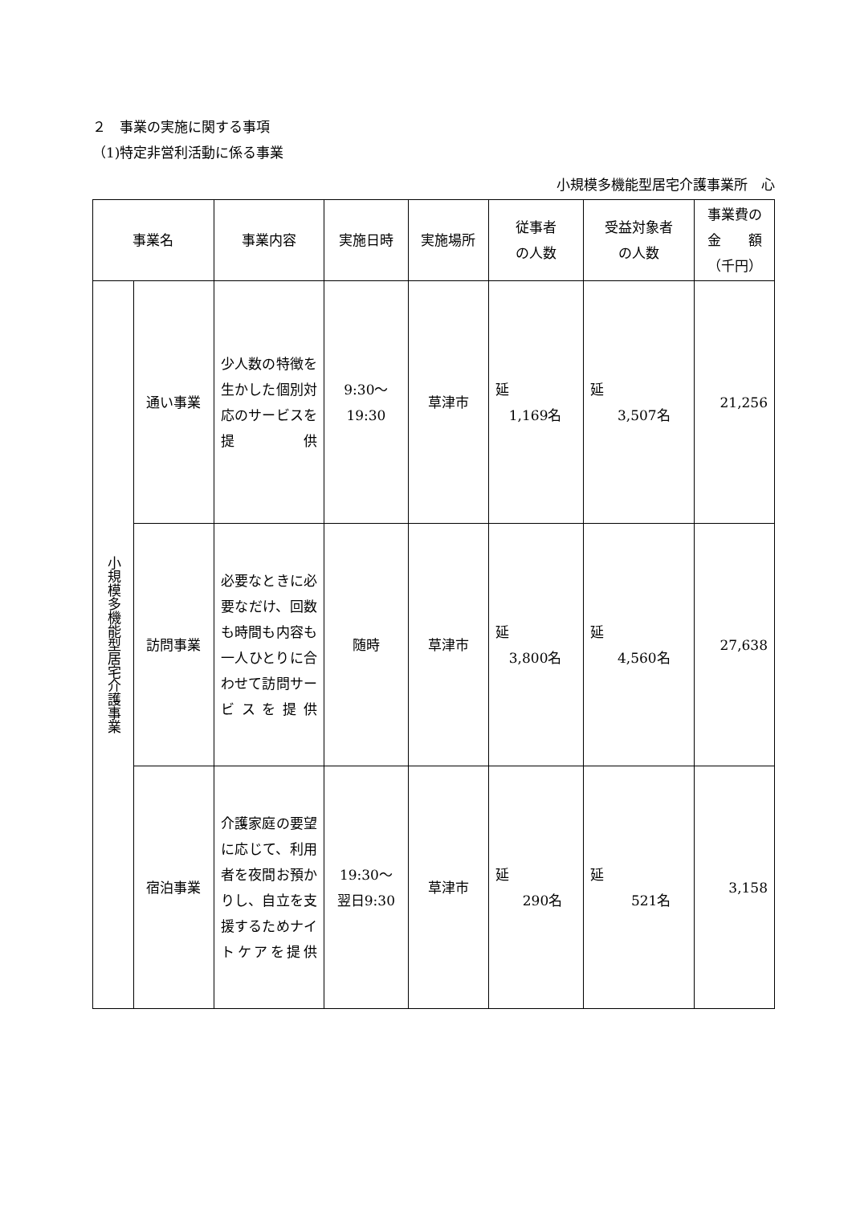２　事業の実施に関する事項
（1)特定非営利活動に係る事業
小規模多機能型居宅介護事業所　心
| 事業名 | | 事業内容 | 実施日時 | 実施場所 | 従事者 の人数 | 受益対象者 の人数 | 事業費の 金 額 （千円） |
| --- | --- | --- | --- | --- | --- | --- | --- |
| 小規模多機能型居宅介護事業 | 通い事業 | 少人数の特徴を生かした個別対応のサービスを提供 | 9:30～ 19:30 | 草津市 | 延 1,169名 | 延 3,507名 | 21,256 |
| | 訪問事業 | 必要なときに必要なだけ、回数も時間も内容も一人ひとりに合わせて訪問サービスを提供 | 随時 | 草津市 | 延 3,800名 | 延 4,560名 | 27,638 |
| | 宿泊事業 | 介護家庭の要望に応じて、利用者を夜間お預かりし、自立を支援するためナイトケアを提供 | 19:30～ 翌日9:30 | 草津市 | 延 290名 | 延 521名 | 3,158 |